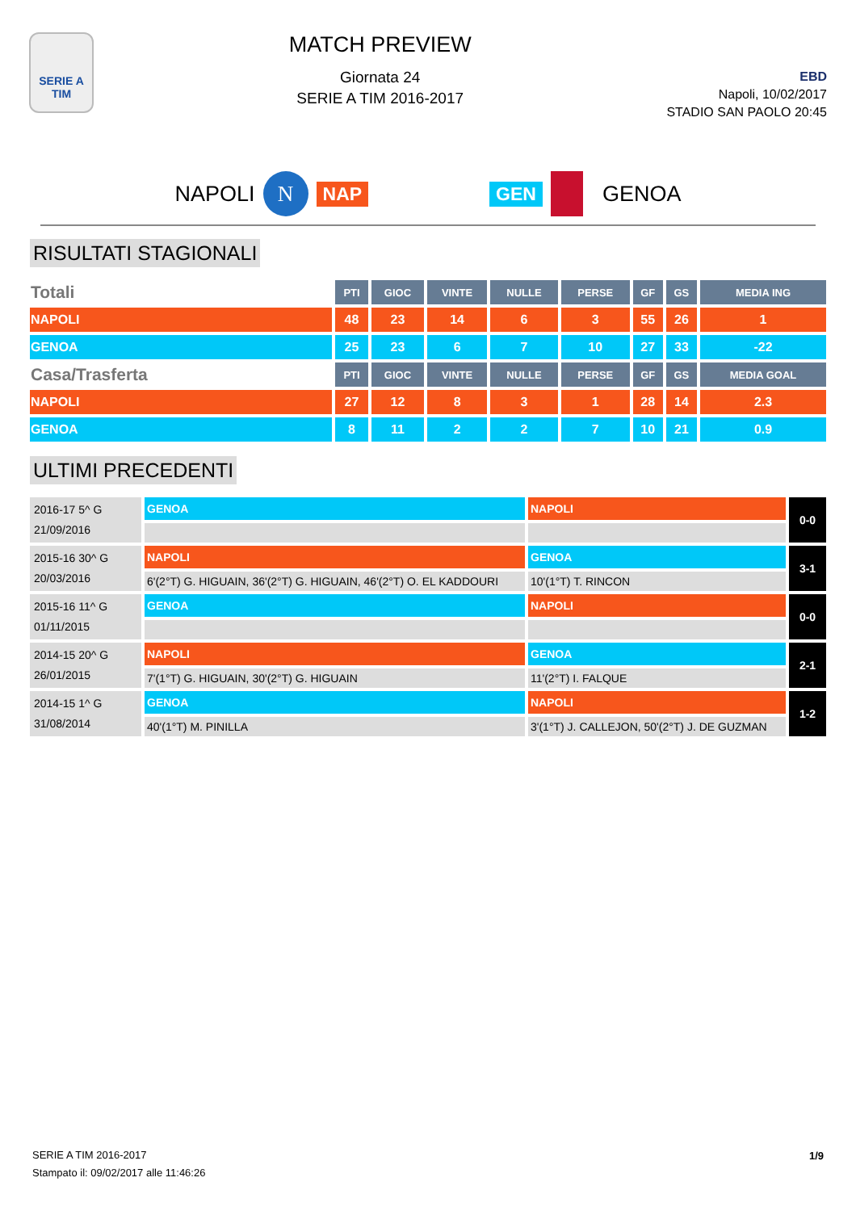SERIE A
TIM
MATCH PREVIEW
Giornata 24
SERIE A TIM 2016-2017
EBD
Napoli, 10/02/2017
STADIO SAN PAOLO 20:45
NAPOLI N NAP GEN GENOA
RISULTATI STAGIONALI
| Totali | PTI | GIOC | VINTE | NULLE | PERSE | GF | GS | MEDIA ING |
| --- | --- | --- | --- | --- | --- | --- | --- | --- |
| NAPOLI | 48 | 23 | 14 | 6 | 3 | 55 | 26 | 1 |
| GENOA | 25 | 23 | 6 | 7 | 10 | 27 | 33 | -22 |
| Casa/Trasferta | PTI | GIOC | VINTE | NULLE | PERSE | GF | GS | MEDIA GOAL |
| NAPOLI | 27 | 12 | 8 | 3 | 1 | 28 | 14 | 2.3 |
| GENOA | 8 | 11 | 2 | 2 | 7 | 10 | 21 | 0.9 |
ULTIMI PRECEDENTI
| 2016-17 5^ G 21/09/2016 | GENOA | NAPOLI | 0-0 |
| 2015-16 30^ G 20/03/2016 | NAPOLI | GENOA | 3-1 |
| | 6'(2°T) G. HIGUAIN, 36'(2°T) G. HIGUAIN, 46'(2°T) O. EL KADDOURI | 10'(1°T) T. RINCON | |
| 2015-16 11^ G 01/11/2015 | GENOA | NAPOLI | 0-0 |
| 2014-15 20^ G 26/01/2015 | NAPOLI | GENOA | 2-1 |
| | 7'(1°T) G. HIGUAIN, 30'(2°T) G. HIGUAIN | 11'(2°T) I. FALQUE | |
| 2014-15 1^ G 31/08/2014 | GENOA | NAPOLI | 1-2 |
| | 40'(1°T) M. PINILLA | 3'(1°T) J. CALLEJON, 50'(2°T) J. DE GUZMAN | |
SERIE A TIM 2016-2017
Stampato il: 09/02/2017 alle 11:46:26
1/9